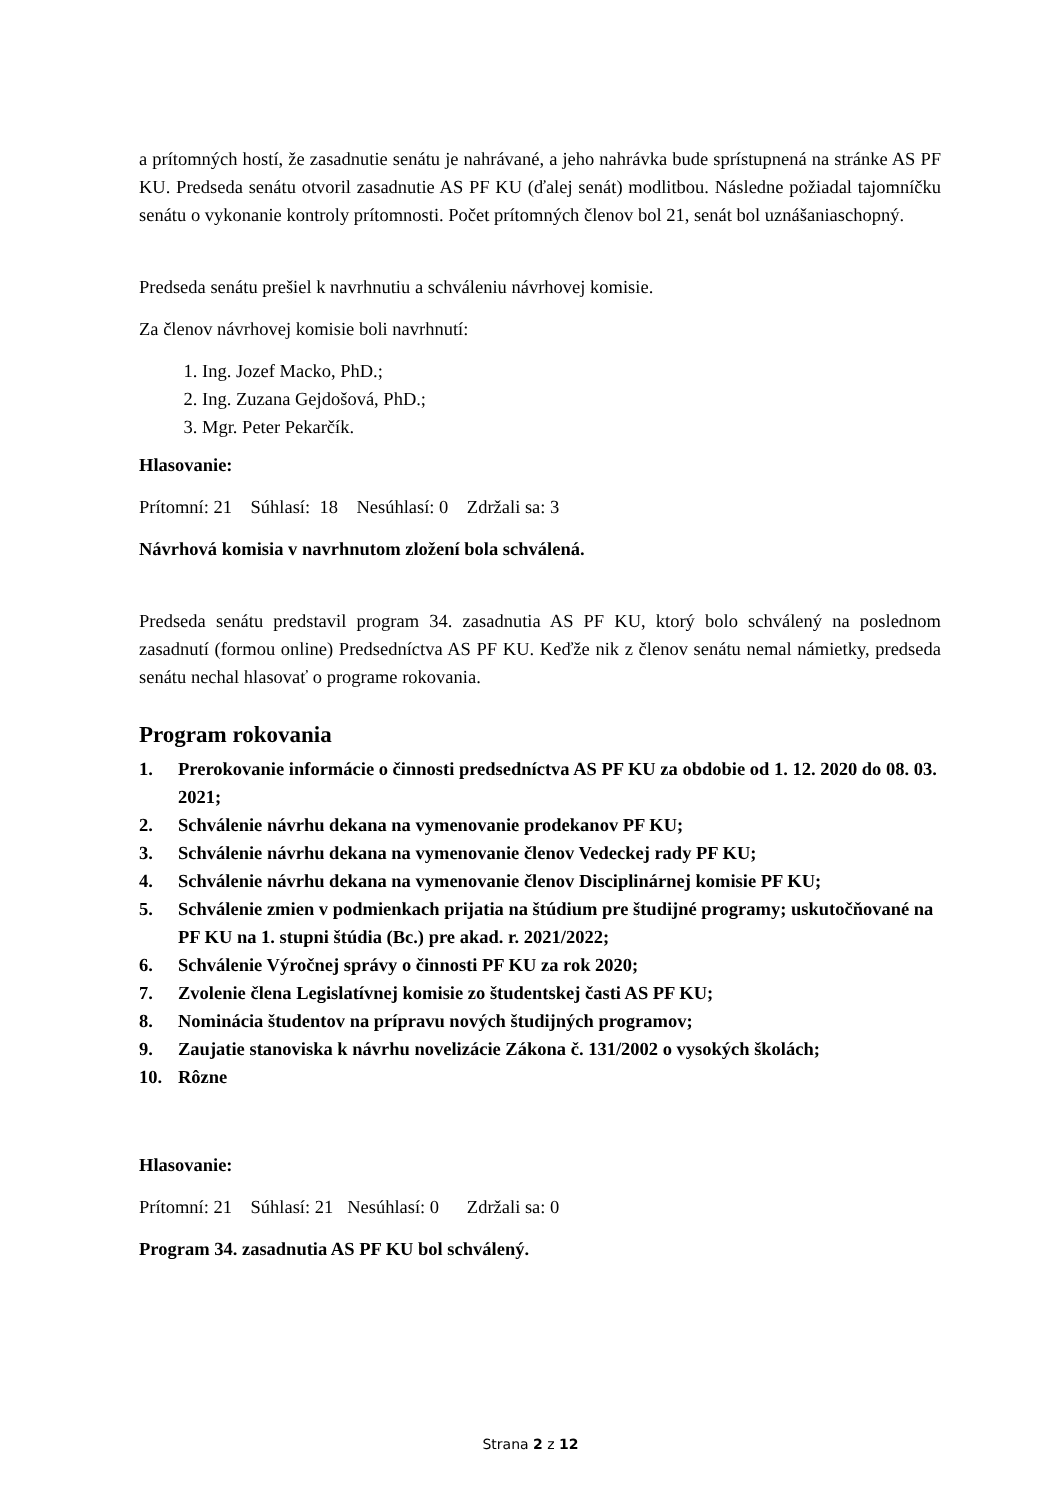a prítomných hostí, že zasadnutie senátu je nahrávané, a jeho nahrávka bude sprístupnená na stránke AS PF KU. Predseda senátu otvoril zasadnutie AS PF KU (ďalej senát) modlitbou. Následne požiadal tajomníčku senátu o vykonanie kontroly prítomnosti. Počet prítomných členov bol 21, senát bol uznášaniaschopný.
Predseda senátu prešiel k navrhnutiu a schváleniu návrhovej komisie.
Za členov návrhovej komisie boli navrhnutí:
1. Ing. Jozef Macko, PhD.;
2. Ing. Zuzana Gejdošová, PhD.;
3. Mgr. Peter Pekarčík.
Hlasovanie:
Prítomní: 21 Súhlasí: 18 Nesúhlasí: 0 Zdržali sa: 3
Návrhová komisia v navrhnutom zložení bola schválená.
Predseda senátu predstavil program 34. zasadnutia AS PF KU, ktorý bolo schválený na poslednom zasadnutí (formou online) Predsedníctva AS PF KU. Keďže nik z členov senátu nemal námietky, predseda senátu nechal hlasovať o programe rokovania.
Program rokovania
1. Prerokovanie informácie o činnosti predsedníctva AS PF KU za obdobie od 1. 12. 2020 do 08. 03. 2021;
2. Schválenie návrhu dekana na vymenovanie prodekanov PF KU;
3. Schválenie návrhu dekana na vymenovanie členov Vedeckej rady PF KU;
4. Schválenie návrhu dekana na vymenovanie členov Disciplinárnej komisie PF KU;
5. Schválenie zmien v podmienkach prijatia na štúdium pre študijné programy; uskutočňované na PF KU na 1. stupni štúdia (Bc.) pre akad. r. 2021/2022;
6. Schválenie Výročnej správy o činnosti PF KU za rok 2020;
7. Zvolenie člena Legislatívnej komisie zo študentskej časti AS PF KU;
8. Nominácia študentov na prípravu nových študijných programov;
9. Zaujatie stanoviska k návrhu novelizácie Zákona č. 131/2002 o vysokých školách;
10. Rôzne
Hlasovanie:
Prítomní: 21 Súhlasí: 21 Nesúhlasí: 0 Zdržali sa: 0
Program 34. zasadnutia AS PF KU bol schválený.
Strana 2 z 12